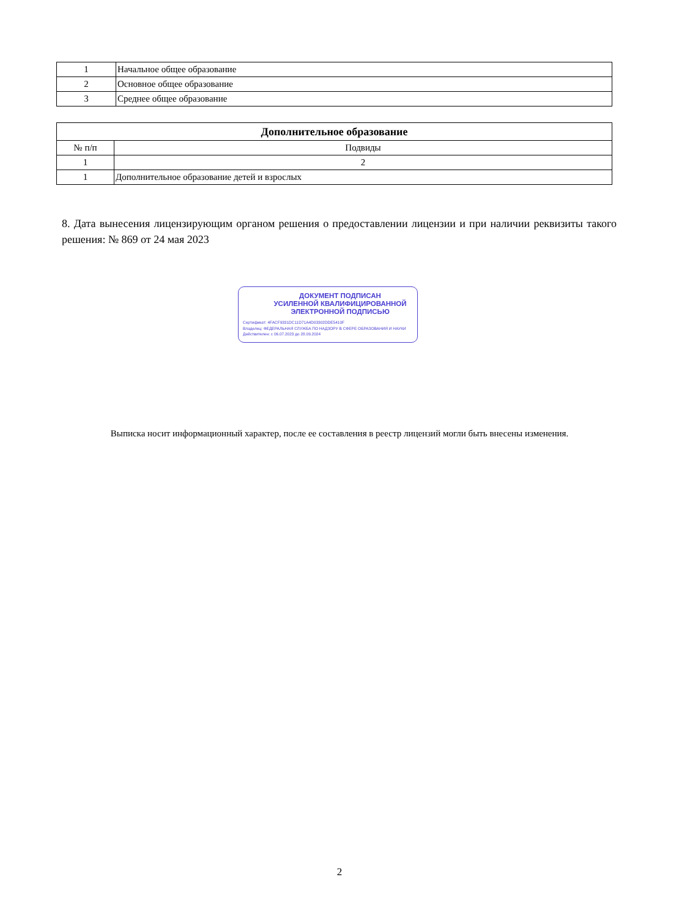| 1 | Начальное общее образование |
| 2 | Основное общее образование |
| 3 | Среднее общее образование |
| Дополнительное образование | |
| --- | --- |
| № п/п | Подвиды |
| 1 | 2 |
| 1 | Дополнительное образование детей и взрослых |
8. Дата вынесения лицензирующим органом решения о предоставлении лицензии и при наличии реквизиты такого решения: № 869 от 24 мая 2023
ДОКУМЕНТ ПОДПИСАН
УСИЛЕННОЙ КВАЛИФИЦИРОВАННОЙ
ЭЛЕКТРОННОЙ ПОДПИСЬЮ
Сертификат: 4FACF9331DC11D71A4D03302DDE5410F
Владелец: ФЕДЕРАЛЬНАЯ СЛУЖБА ПО НАДЗОРУ В СФЕРЕ ОБРАЗОВАНИЯ И НАУКИ
Действителен: с 06.07.2023 до 28.09.2024
Выписка носит информационный характер, после ее составления в реестр лицензий могли быть внесены изменения.
2